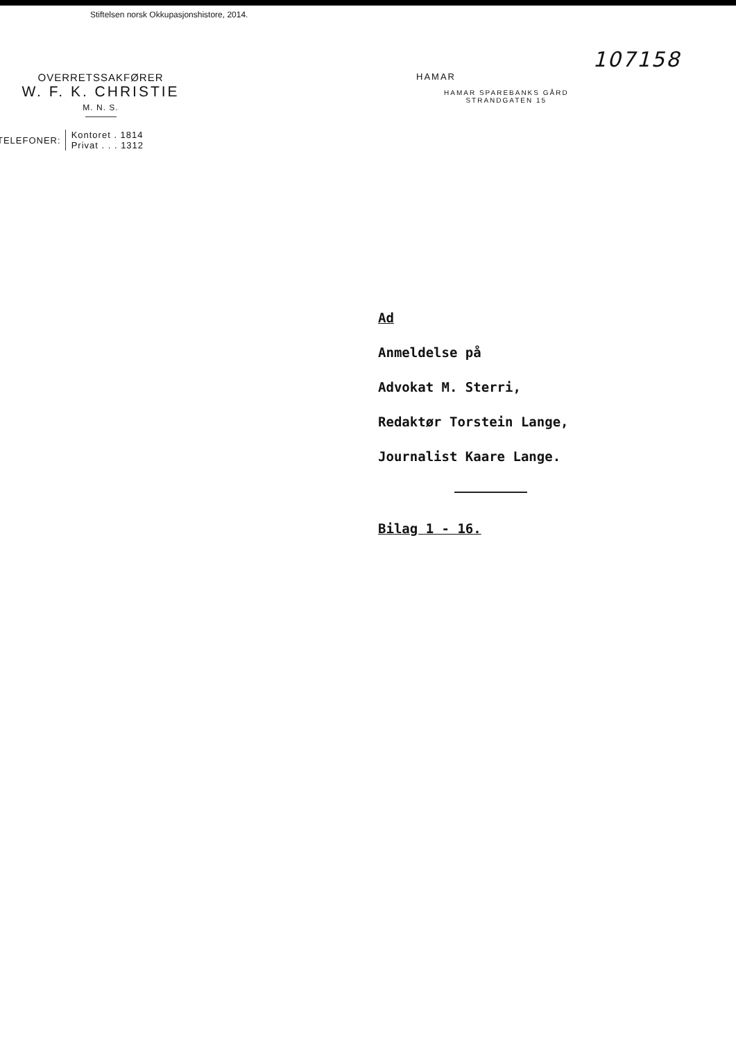Stiftelsen norsk Okkupasjonshistore, 2014.
107158
OVERRETSSAKFØRER
W. F. K. CHRISTIE
M. N. S.
TELEFONER: Kontoret . 1814
Privat . . . 1312
HAMAR
HAMAR SPAREBANKS GÅRD
STRANDGATEN 15
Ad
Anmeldelse på
Advokat M. Sterri,
Redaktør Torstein Lange,
Journalist Kaare Lange.
Bilag 1 - 16.